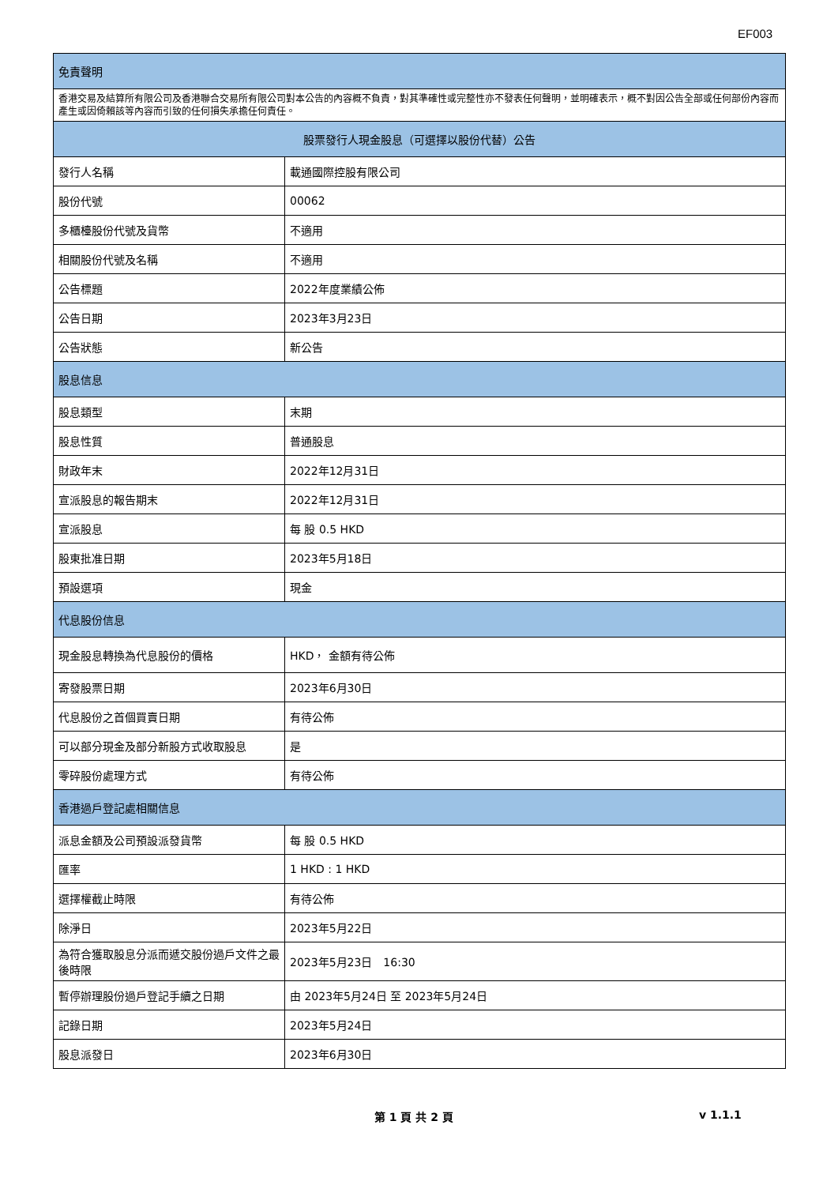EF003
| 免責聲明 | |
| --- | --- |
| 香港交易及結算所有限公司及香港聯合交易所有限公司對本公告的內容概不負責，對其準確性或完整性亦不發表任何聲明，並明確表示，概不對因公告全部或任何部份內容而產生或因倚賴該等內容而引致的任何損失承擔任何責任。 | |
| 股票發行人現金股息（可選擇以股份代替）公告 | |
| 發行人名稱 | 載通國際控股有限公司 |
| 股份代號 | 00062 |
| 多櫃檯股份代號及貨幣 | 不適用 |
| 相關股份代號及名稱 | 不適用 |
| 公告標題 | 2022年度業績公佈 |
| 公告日期 | 2023年3月23日 |
| 公告狀態 | 新公告 |
| 股息信息 | |
| 股息類型 | 末期 |
| 股息性質 | 普通股息 |
| 財政年末 | 2022年12月31日 |
| 宣派股息的報告期末 | 2022年12月31日 |
| 宣派股息 | 每 股 0.5 HKD |
| 股東批准日期 | 2023年5月18日 |
| 預設選項 | 現金 |
| 代息股份信息 | |
| 現金股息轉換為代息股份的價格 | HKD， 金額有待公佈 |
| 寄發股票日期 | 2023年6月30日 |
| 代息股份之首個買賣日期 | 有待公佈 |
| 可以部分現金及部分新股方式收取股息 | 是 |
| 零碎股份處理方式 | 有待公佈 |
| 香港過戶登記處相關信息 | |
| 派息金額及公司預設派發貨幣 | 每 股 0.5 HKD |
| 匯率 | 1 HKD : 1 HKD |
| 選擇權截止時限 | 有待公佈 |
| 除淨日 | 2023年5月22日 |
| 為符合獲取股息分派而遞交股份過戶文件之最後時限 | 2023年5月23日 16:30 |
| 暫停辦理股份過戶登記手續之日期 | 由 2023年5月24日 至 2023年5月24日 |
| 記錄日期 | 2023年5月24日 |
| 股息派發日 | 2023年6月30日 |
第 1 頁 共 2 頁 v 1.1.1